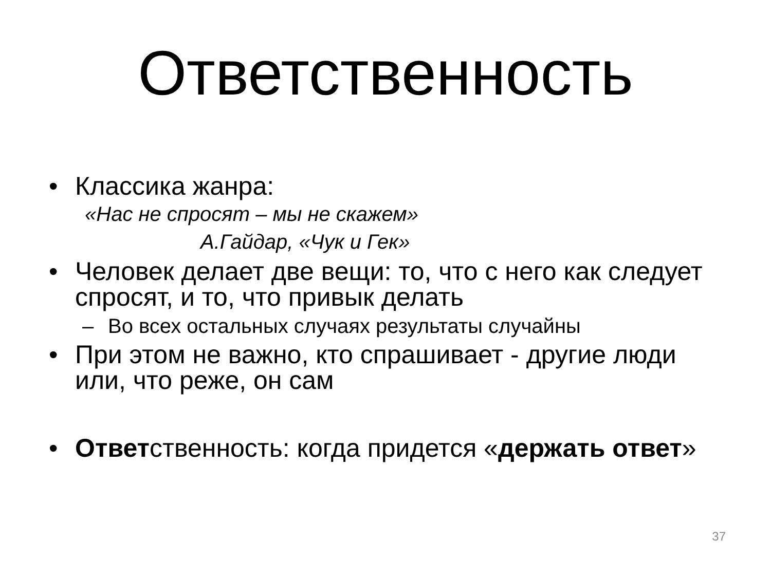Ответственность
• Классика жанра:
«Нас не спросят – мы не скажем»
А.Гайдар, «Чук и Гек»
• Человек делает две вещи: то, что с него как следует спросят, и то, что привык делать
– Во всех остальных случаях результаты случайны
• При этом не важно, кто спрашивает - другие люди или, что реже, он сам
• Ответственность: когда придется «держать ответ»
37